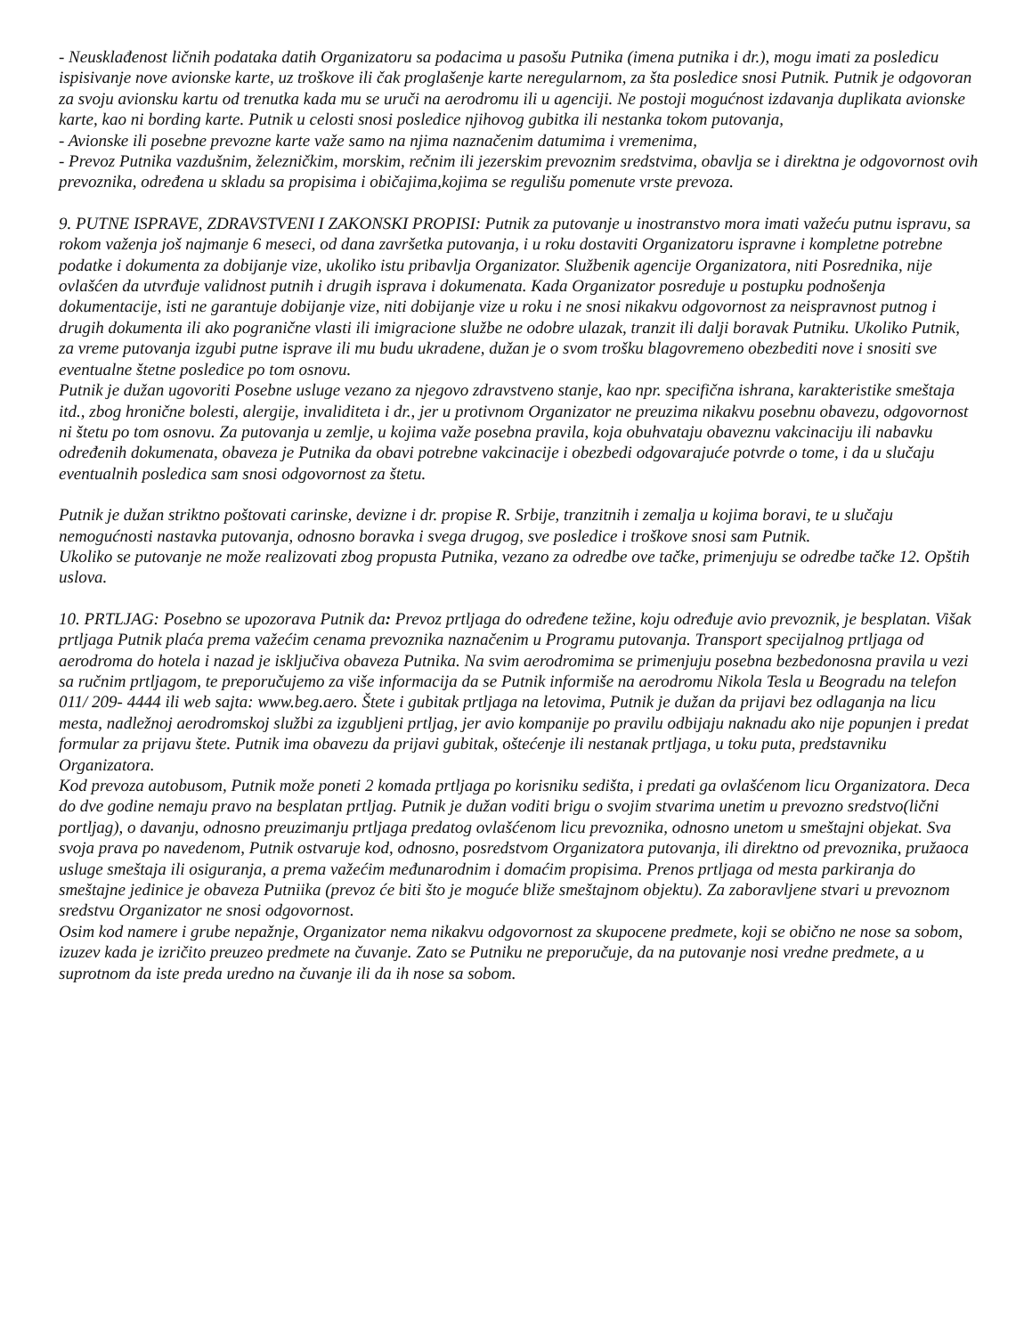- Neusklađenost ličnih podataka datih Organizatoru sa podacima u pasošu Putnika (imena putnika i dr.), mogu imati za posledicu ispisivanje nove avionske karte, uz troškove ili čak proglašenje karte neregularnom, za šta posledice snosi Putnik. Putnik je odgovoran za svoju avionsku kartu od trenutka kada mu se uruči na aerodromu ili u agenciji. Ne postoji mogućnost izdavanja duplikata avionske karte, kao ni bording karte. Putnik u celosti snosi posledice njihovog gubitka ili nestanka tokom putovanja,
- Avionske ili posebne prevozne karte važe samo na njima naznačenim datumima i vremenima,
- Prevoz Putnika vazdušnim, železničkim, morskim, rečnim ili jezerskim prevoznim sredstvima, obavlja se i direktna je odgovornost ovih prevoznika, određena u skladu sa propisima i običajima,kojima se regulišu pomenute vrste prevoza.
9. PUTNE ISPRAVE, ZDRAVSTVENI I ZAKONSKI PROPISI: Putnik za putovanje u inostranstvo mora imati važeću putnu ispravu, sa rokom važenja još najmanje 6 meseci, od dana završetka putovanja, i u roku dostaviti Organizatoru ispravne i kompletne potrebne podatke i dokumenta za dobijanje vize, ukoliko istu pribavlja Organizator. Službenik agencije Organizatora, niti Posrednika, nije ovlašćen da utvrđuje validnost putnih i drugih isprava i dokumenata. Kada Organizator posreduje u postupku podnošenja dokumentacije, isti ne garantuje dobijanje vize, niti dobijanje vize u roku i ne snosi nikakvu odgovornost za neispravnost putnog i drugih dokumenta ili ako pogranične vlasti ili imigracione službe ne odobre ulazak, tranzit ili dalji boravak Putniku. Ukoliko Putnik, za vreme putovanja izgubi putne isprave ili mu budu ukradene, dužan je o svom trošku blagovremeno obezbediti nove i snositi sve eventualne štetne posledice po tom osnovu.
Putnik je dužan ugovoriti Posebne usluge vezano za njegovo zdravstveno stanje, kao npr. specifična ishrana, karakteristike smeštaja itd., zbog hronične bolesti, alergije, invaliditeta i dr., jer u protivnom Organizator ne preuzima nikakvu posebnu obavezu, odgovornost ni štetu po tom osnovu. Za putovanja u zemlje, u kojima važe posebna pravila, koja obuhvataju obaveznu vakcinaciju ili nabavku određenih dokumenata, obaveza je Putnika da obavi potrebne vakcinacije i obezbedi odgovarajuće potvrde o tome, i da u slučaju eventualnih posledica sam snosi odgovornost za štetu.
Putnik je dužan striktno poštovati carinske, devizne i dr. propise R. Srbije, tranzitnih i zemalja u kojima boravi, te u slučaju nemogućnosti nastavka putovanja, odnosno boravka i svega drugog, sve posledice i troškove snosi sam Putnik.
Ukoliko se putovanje ne može realizovati zbog propusta Putnika, vezano za odredbe ove tačke, primenjuju se odredbe tačke 12. Opštih uslova.
10. PRTLJAG: Posebno se upozorava Putnik da: Prevoz prtljaga do određene težine, koju određuje avio prevoznik, je besplatan. Višak prtljaga Putnik plaća prema važećim cenama prevoznika naznačenim u Programu putovanja. Transport specijalnog prtljaga od aerodroma do hotela i nazad je isključiva obaveza Putnika. Na svim aerodromima se primenjuju posebna bezbedonosna pravila u vezi sa ručnim prtljagom, te preporučujemo za više informacija da se Putnik informiše na aerodromu Nikola Tesla u Beogradu na telefon 011/ 209- 4444 ili web sajta: www.beg.aero. Štete i gubitak prtljaga na letovima, Putnik je dužan da prijavi bez odlaganja na licu mesta, nadležnoj aerodromskoj službi za izgubljeni prtljag, jer avio kompanije po pravilu odbijaju naknadu ako nije popunjen i predat formular za prijavu štete. Putnik ima obavezu da prijavi gubitak, oštećenje ili nestanak prtljaga, u toku puta, predstavniku Organizatora.
Kod prevoza autobusom, Putnik može poneti 2 komada prtljaga po korisniku sedišta, i predati ga ovlašćenom licu Organizatora. Deca do dve godine nemaju pravo na besplatan prtljag. Putnik je dužan voditi brigu o svojim stvarima unetim u prevozno sredstvo(lični portljag), o davanju, odnosno preuzimanju prtljaga predatog ovlašćenom licu prevoznika, odnosno unetom u smeštajni objekat. Sva svoja prava po navedenom, Putnik ostvaruje kod, odnosno, posredstvom Organizatora putovanja, ili direktno od prevoznika, pružaoca usluge smeštaja ili osiguranja, a prema važećim međunarodnim i domaćim propisima. Prenos prtljaga od mesta parkiranja do smeštajne jedinice je obaveza Putniika (prevoz će biti što je moguće bliže smeštajnom objektu). Za zaboravljene stvari u prevoznom sredstvu Organizator ne snosi odgovornost.
Osim kod namere i grube nepažnje, Organizator nema nikakvu odgovornost za skupocene predmete, koji se obično ne nose sa sobom, izuzev kada je izričito preuzeo predmete na čuvanje. Zato se Putniku ne preporučuje, da na putovanje nosi vredne predmete, a u suprotnom da iste preda uredno na čuvanje ili da ih nose sa sobom.